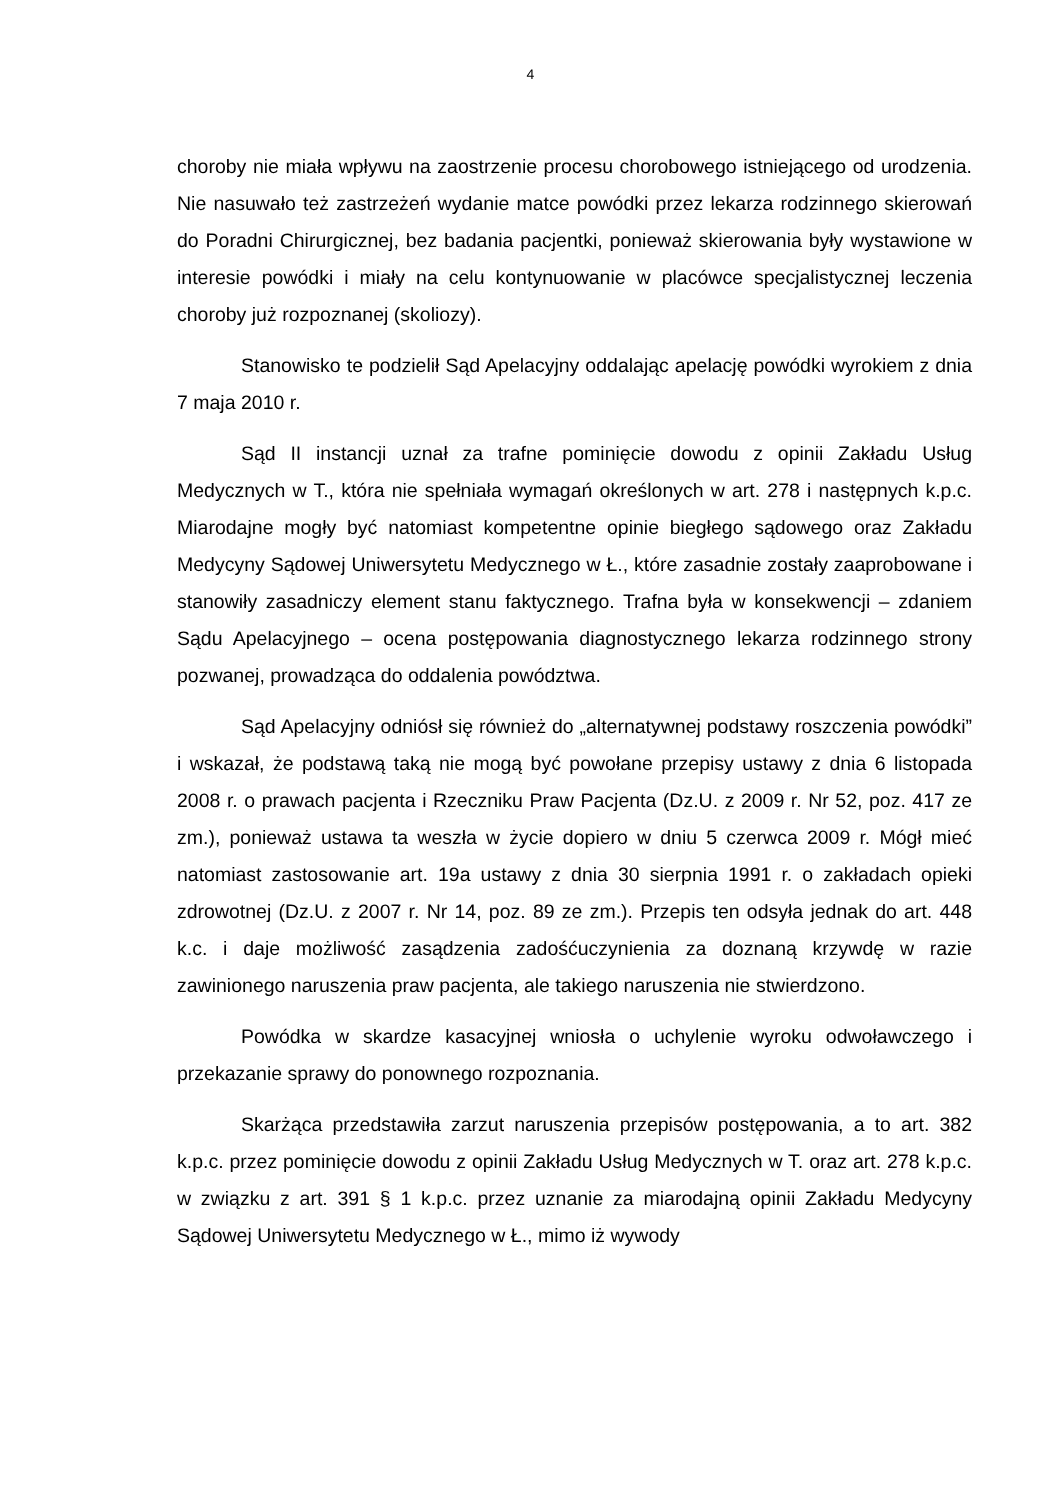4
choroby nie miała wpływu na zaostrzenie procesu chorobowego istniejącego od urodzenia. Nie nasuwało też zastrzeżeń wydanie matce powódki przez lekarza rodzinnego skierowań do Poradni Chirurgicznej, bez badania pacjentki, ponieważ skierowania były wystawione w interesie powódki i miały na celu kontynuowanie w placówce specjalistycznej leczenia choroby już rozpoznanej (skoliozy).
Stanowisko te podzielił Sąd Apelacyjny oddalając apelację powódki wyrokiem z dnia 7 maja 2010 r.
Sąd II instancji uznał za trafne pominięcie dowodu z opinii Zakładu Usług Medycznych w T., która nie spełniała wymagań określonych w art. 278 i następnych k.p.c. Miarodajne mogły być natomiast kompetentne opinie biegłego sądowego oraz Zakładu Medycyny Sądowej Uniwersytetu Medycznego w Ł., które zasadnie zostały zaaprobowane i stanowiły zasadniczy element stanu faktycznego. Trafna była w konsekwencji – zdaniem Sądu Apelacyjnego – ocena postępowania diagnostycznego lekarza rodzinnego strony pozwanej, prowadząca do oddalenia powództwa.
Sąd Apelacyjny odniósł się również do „alternatywnej podstawy roszczenia powódki” i wskazał, że podstawą taką nie mogą być powołane przepisy ustawy z dnia 6 listopada 2008 r. o prawach pacjenta i Rzeczniku Praw Pacjenta (Dz.U. z 2009 r. Nr 52, poz. 417 ze zm.), ponieważ ustawa ta weszła w życie dopiero w dniu 5 czerwca 2009 r. Mógł mieć natomiast zastosowanie art. 19a ustawy z dnia 30 sierpnia 1991 r. o zakładach opieki zdrowotnej (Dz.U. z 2007 r. Nr 14, poz. 89 ze zm.). Przepis ten odsyła jednak do art. 448 k.c. i daje możliwość zasądzenia zadośćuczynienia za doznaną krzywdę w razie zawinionego naruszenia praw pacjenta, ale takiego naruszenia nie stwierdzono.
Powódka w skardze kasacyjnej wniosła o uchylenie wyroku odwoławczego i przekazanie sprawy do ponownego rozpoznania.
Skarżąca przedstawiła zarzut naruszenia przepisów postępowania, a to art. 382 k.p.c. przez pominięcie dowodu z opinii Zakładu Usług Medycznych w T. oraz art. 278 k.p.c. w związku z art. 391 § 1 k.p.c. przez uznanie za miarodajną opinii Zakładu Medycyny Sądowej Uniwersytetu Medycznego w Ł., mimo iż wywody